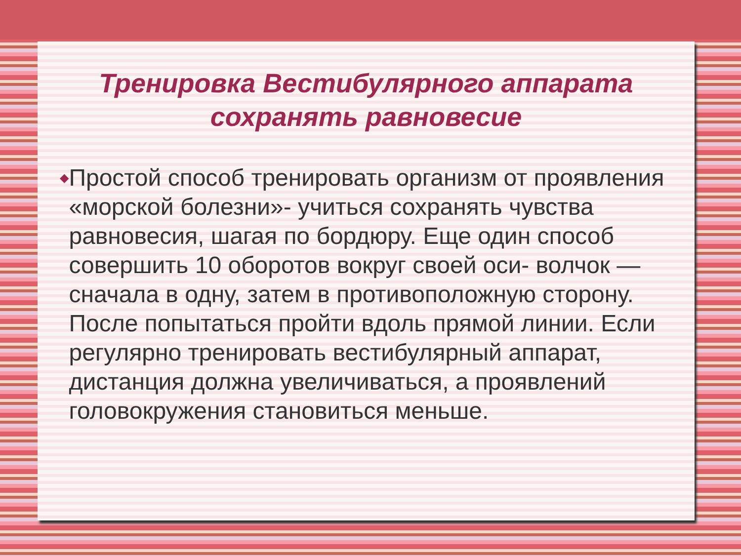Тренировка Вестибулярного аппарата сохранять равновесие
◆
Простой способ тренировать организм от проявления «морской болезни»- учиться сохранять чувства равновесия, шагая по бордюру. Еще один способ совершить 10 оборотов вокруг своей оси- волчок — сначала в одну, затем в противоположную сторону. После попытаться пройти вдоль прямой линии. Если регулярно тренировать вестибулярный аппарат, дистанция должна увеличиваться, а проявлений головокружения становиться меньше.